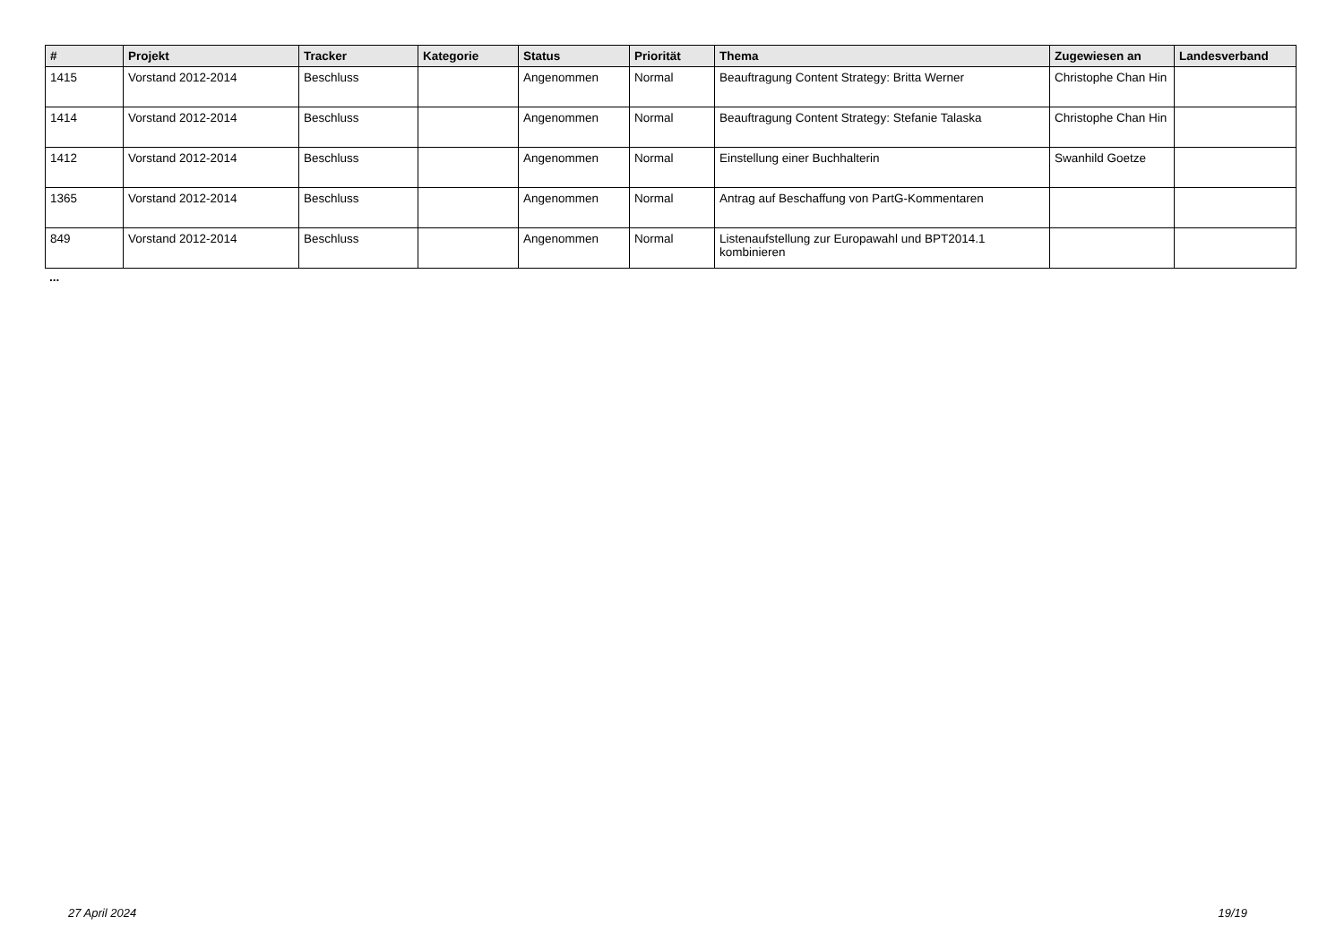| # | Projekt | Tracker | Kategorie | Status | Priorität | Thema | Zugewiesen an | Landesverband |
| --- | --- | --- | --- | --- | --- | --- | --- | --- |
| 1415 | Vorstand 2012-2014 | Beschluss | | Angenommen | Normal | Beauftragung Content Strategy: Britta Werner | Christophe Chan Hin | |
| 1414 | Vorstand 2012-2014 | Beschluss | | Angenommen | Normal | Beauftragung Content Strategy: Stefanie Talaska | Christophe Chan Hin | |
| 1412 | Vorstand 2012-2014 | Beschluss | | Angenommen | Normal | Einstellung einer Buchhalterin | Swanhild Goetze | |
| 1365 | Vorstand 2012-2014 | Beschluss | | Angenommen | Normal | Antrag auf Beschaffung von PartG-Kommentaren | | |
| 849 | Vorstand 2012-2014 | Beschluss | | Angenommen | Normal | Listenaufstellung zur Europawahl und BPT2014.1 kombinieren | | |
...
27 April 2024 19/19